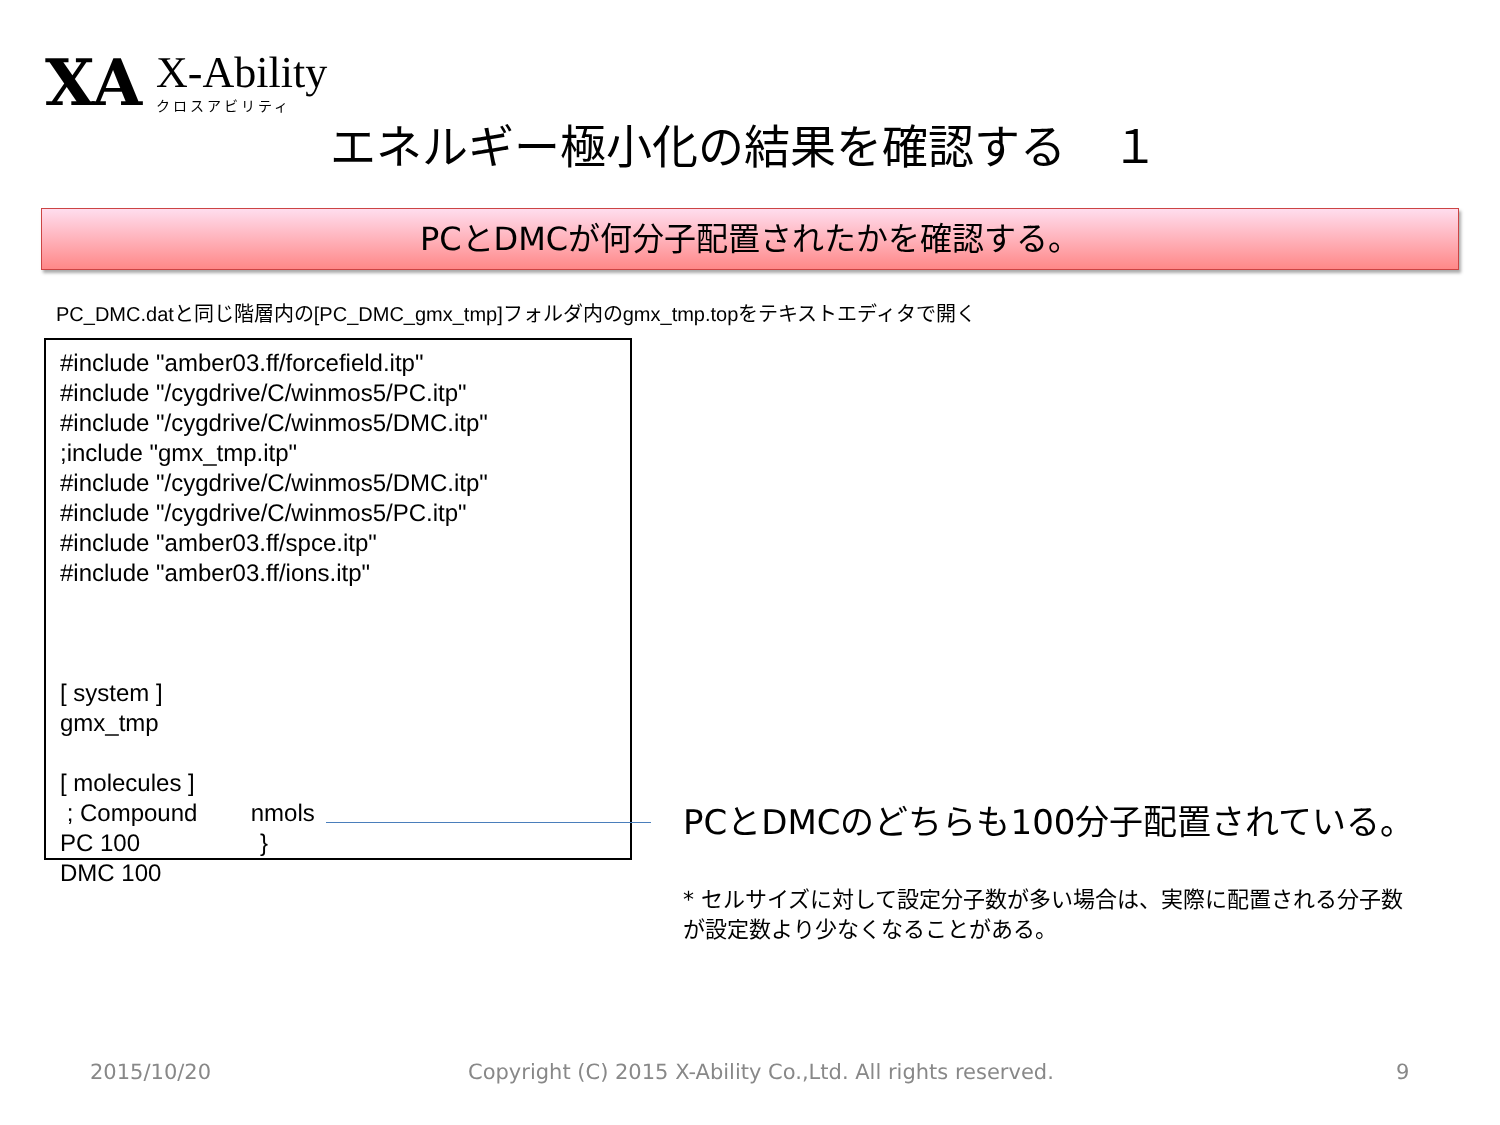XA
X-Ability
クロスアビリティ
エネルギー極小化の結果を確認する　１
PCとDMCが何分子配置されたかを確認する。
PC_DMC.datと同じ階層内の[PC_DMC_gmx_tmp]フォルダ内のgmx_tmp.topをテキストエディタで開く
#include "amber03.ff/forcefield.itp"
#include "/cygdrive/C/winmos5/PC.itp"
#include "/cygdrive/C/winmos5/DMC.itp"
;include "gmx_tmp.itp"
#include "/cygdrive/C/winmos5/DMC.itp"
#include "/cygdrive/C/winmos5/PC.itp"
#include "amber03.ff/spce.itp"
#include "amber03.ff/ions.itp"
[ system ]
gmx_tmp
[ molecules ]
; Compound nmols
PC 100 }
DMC 100
PCとDMCのどちらも100分子配置されている。
* セルサイズに対して設定分子数が多い場合は、実際に配置される分子数が設定数より少なくなることがある。
2015/10/20
Copyright (C) 2015 X-Ability Co.,Ltd. All rights reserved.
9